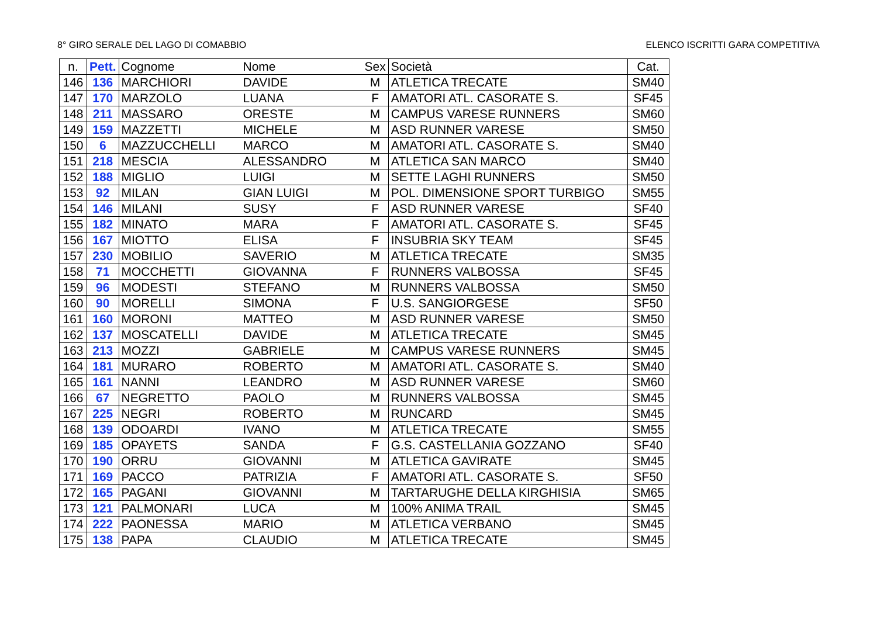8° GIRO SERALE DEL LAGO DI COMABBIO ELENCO ISCRITTI GARA COMPETITIVA
| n. | Pett. | Cognome | Nome | Sex | Società | Cat. |
| --- | --- | --- | --- | --- | --- | --- |
| 146 | 136 | MARCHIORI | DAVIDE | M | ATLETICA TRECATE | SM40 |
| 147 | 170 | MARZOLO | LUANA | F | AMATORI ATL. CASORATE S. | SF45 |
| 148 | 211 | MASSARO | ORESTE | M | CAMPUS VARESE RUNNERS | SM60 |
| 149 | 159 | MAZZETTI | MICHELE | M | ASD RUNNER VARESE | SM50 |
| 150 | 6 | MAZZUCCHELLI | MARCO | M | AMATORI ATL. CASORATE S. | SM40 |
| 151 | 218 | MESCIA | ALESSANDRO | M | ATLETICA SAN MARCO | SM40 |
| 152 | 188 | MIGLIO | LUIGI | M | SETTE LAGHI RUNNERS | SM50 |
| 153 | 92 | MILAN | GIAN LUIGI | M | POL. DIMENSIONE SPORT TURBIGO | SM55 |
| 154 | 146 | MILANI | SUSY | F | ASD RUNNER VARESE | SF40 |
| 155 | 182 | MINATO | MARA | F | AMATORI ATL. CASORATE S. | SF45 |
| 156 | 167 | MIOTTO | ELISA | F | INSUBRIA SKY TEAM | SF45 |
| 157 | 230 | MOBILIO | SAVERIO | M | ATLETICA TRECATE | SM35 |
| 158 | 71 | MOCCHETTI | GIOVANNA | F | RUNNERS VALBOSSA | SF45 |
| 159 | 96 | MODESTI | STEFANO | M | RUNNERS VALBOSSA | SM50 |
| 160 | 90 | MORELLI | SIMONA | F | U.S. SANGIORGESE | SF50 |
| 161 | 160 | MORONI | MATTEO | M | ASD RUNNER VARESE | SM50 |
| 162 | 137 | MOSCATELLI | DAVIDE | M | ATLETICA TRECATE | SM45 |
| 163 | 213 | MOZZI | GABRIELE | M | CAMPUS VARESE RUNNERS | SM45 |
| 164 | 181 | MURARO | ROBERTO | M | AMATORI ATL. CASORATE S. | SM40 |
| 165 | 161 | NANNI | LEANDRO | M | ASD RUNNER VARESE | SM60 |
| 166 | 67 | NEGRETTO | PAOLO | M | RUNNERS VALBOSSA | SM45 |
| 167 | 225 | NEGRI | ROBERTO | M | RUNCARD | SM45 |
| 168 | 139 | ODOARDI | IVANO | M | ATLETICA TRECATE | SM55 |
| 169 | 185 | OPAYETS | SANDA | F | G.S. CASTELLANIA GOZZANO | SF40 |
| 170 | 190 | ORRU | GIOVANNI | M | ATLETICA GAVIRATE | SM45 |
| 171 | 169 | PACCO | PATRIZIA | F | AMATORI ATL. CASORATE S. | SF50 |
| 172 | 165 | PAGANI | GIOVANNI | M | TARTARUGHE DELLA KIRGHISIA | SM65 |
| 173 | 121 | PALMONARI | LUCA | M | 100% ANIMA TRAIL | SM45 |
| 174 | 222 | PAONESSA | MARIO | M | ATLETICA VERBANO | SM45 |
| 175 | 138 | PAPA | CLAUDIO | M | ATLETICA TRECATE | SM45 |